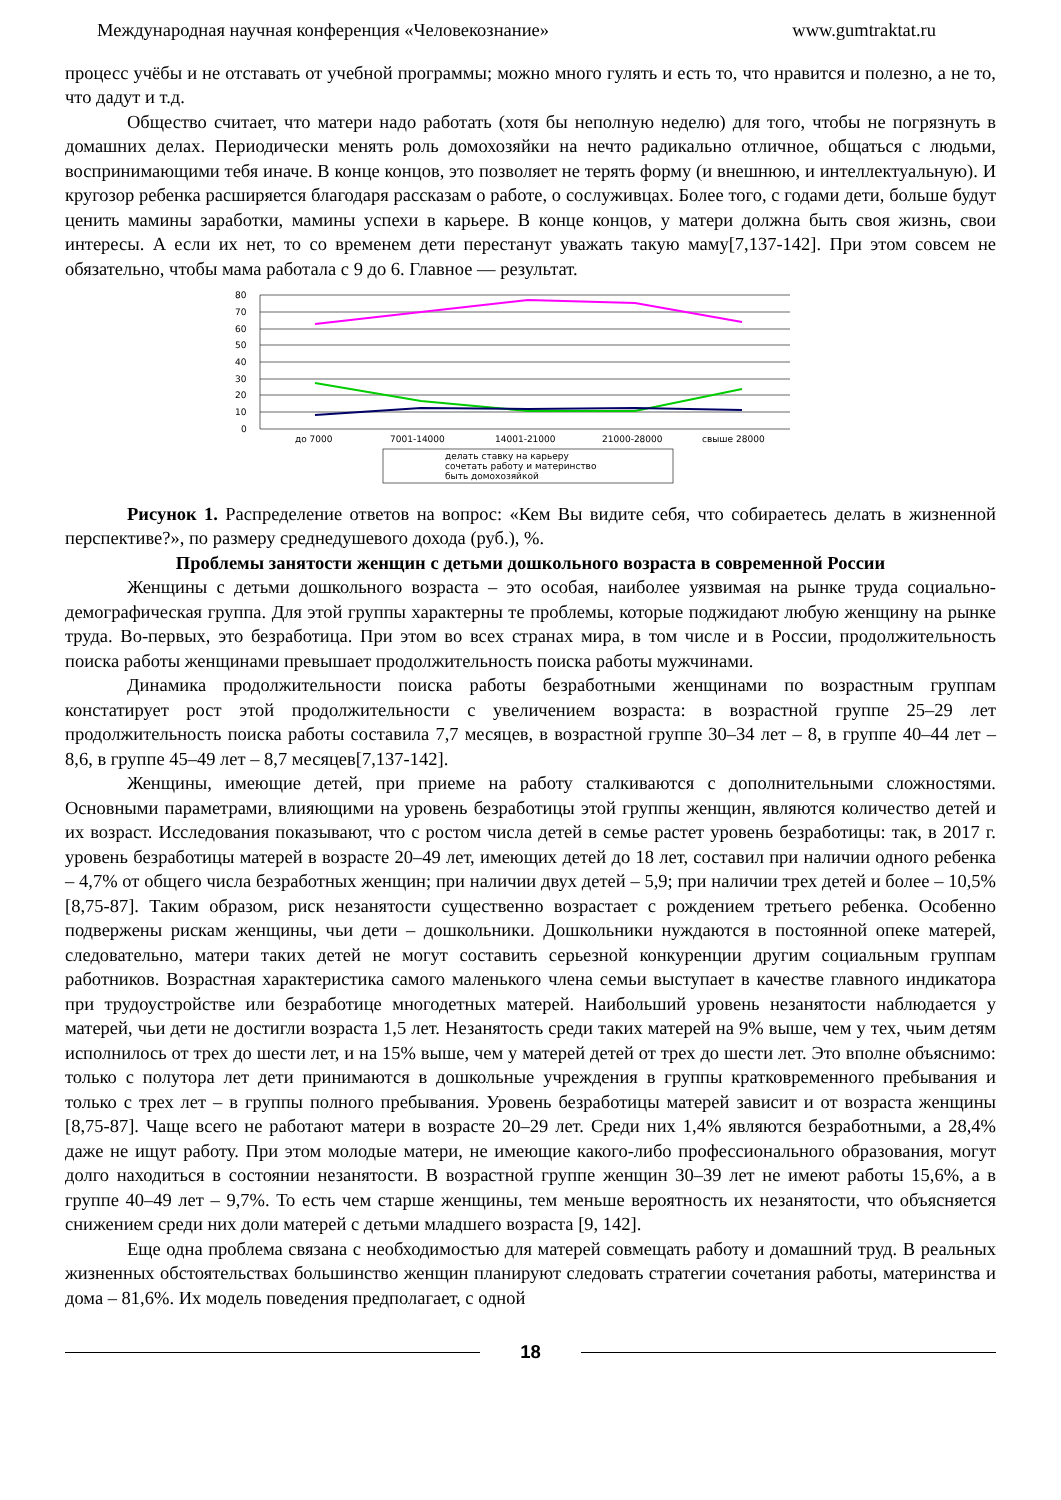Международная научная конференция «Человекознание» www.gumtraktat.ru
процесс учёбы и не отставать от учебной программы; можно много гулять и есть то, что нравится и полезно, а не то, что дадут и т.д.
Общество считает, что матери надо работать (хотя бы неполную неделю) для того, чтобы не погрязнуть в домашних делах. Периодически менять роль домохозяйки на нечто радикально отличное, общаться с людьми, воспринимающими тебя иначе. В конце концов, это позволяет не терять форму (и внешнюю, и интеллектуальную). И кругозор ребенка расширяется благодаря рассказам о работе, о сослуживцах. Более того, с годами дети, больше будут ценить мамины заработки, мамины успехи в карьере. В конце концов, у матери должна быть своя жизнь, свои интересы. А если их нет, то со временем дети перестанут уважать такую маму[7,137-142]. При этом совсем не обязательно, чтобы мама работала с 9 до 6. Главное — результат.
80
70
60
50
40
30
20
10
0
до 7000
7001-14000
14001-21000
21000-28000
свыше 28000
делать ставку на карьеру
сочетать работу и материнство
быть домохозяйкой
Рисунок 1. Распределение ответов на вопрос: «Кем Вы видите себя, что собираетесь делать в жизненной перспективе?», по размеру среднедушевого дохода (руб.), %.
Проблемы занятости женщин с детьми дошкольного возраста в современной России
Женщины с детьми дошкольного возраста – это особая, наиболее уязвимая на рынке труда социально-демографическая группа. Для этой группы характерны те проблемы, которые поджидают любую женщину на рынке труда. Во-первых, это безработица. При этом во всех странах мира, в том числе и в России, продолжительность поиска работы женщинами превышает продолжительность поиска работы мужчинами.
Динамика продолжительности поиска работы безработными женщинами по возрастным группам констатирует рост этой продолжительности с увеличением возраста: в возрастной группе 25–29 лет продолжительность поиска работы составила 7,7 месяцев, в возрастной группе 30–34 лет – 8, в группе 40–44 лет – 8,6, в группе 45–49 лет – 8,7 месяцев[7,137-142].
Женщины, имеющие детей, при приеме на работу сталкиваются с дополнительными сложностями. Основными параметрами, влияющими на уровень безработицы этой группы женщин, являются количество детей и их возраст. Исследования показывают, что с ростом числа детей в семье растет уровень безработицы: так, в 2017 г. уровень безработицы матерей в возрасте 20–49 лет, имеющих детей до 18 лет, составил при наличии одного ребенка – 4,7% от общего числа безработных женщин; при наличии двух детей – 5,9; при наличии трех детей и более – 10,5%[8,75-87]. Таким образом, риск незанятости существенно возрастает с рождением третьего ребенка. Особенно подвержены рискам женщины, чьи дети – дошкольники. Дошкольники нуждаются в постоянной опеке матерей, следовательно, матери таких детей не могут составить серьезной конкуренции другим социальным группам работников. Возрастная характеристика самого маленького члена семьи выступает в качестве главного индикатора при трудоустройстве или безработице многодетных матерей. Наибольший уровень незанятости наблюдается у матерей, чьи дети не достигли возраста 1,5 лет. Незанятость среди таких матерей на 9% выше, чем у тех, чьим детям исполнилось от трех до шести лет, и на 15% выше, чем у матерей детей от трех до шести лет. Это вполне объяснимо: только с полутора лет дети принимаются в дошкольные учреждения в группы кратковременного пребывания и только с трех лет – в группы полного пребывания. Уровень безработицы матерей зависит и от возраста женщины [8,75-87]. Чаще всего не работают матери в возрасте 20–29 лет. Среди них 1,4% являются безработными, а 28,4% даже не ищут работу. При этом молодые матери, не имеющие какого-либо профессионального образования, могут долго находиться в состоянии незанятости. В возрастной группе женщин 30–39 лет не имеют работы 15,6%, а в группе 40–49 лет – 9,7%. То есть чем старше женщины, тем меньше вероятность их незанятости, что объясняется снижением среди них доли матерей с детьми младшего возраста [9, 142].
Еще одна проблема связана с необходимостью для матерей совмещать работу и домашний труд. В реальных жизненных обстоятельствах большинство женщин планируют следовать стратегии сочетания работы, материнства и дома – 81,6%. Их модель поведения предполагает, с одной
18